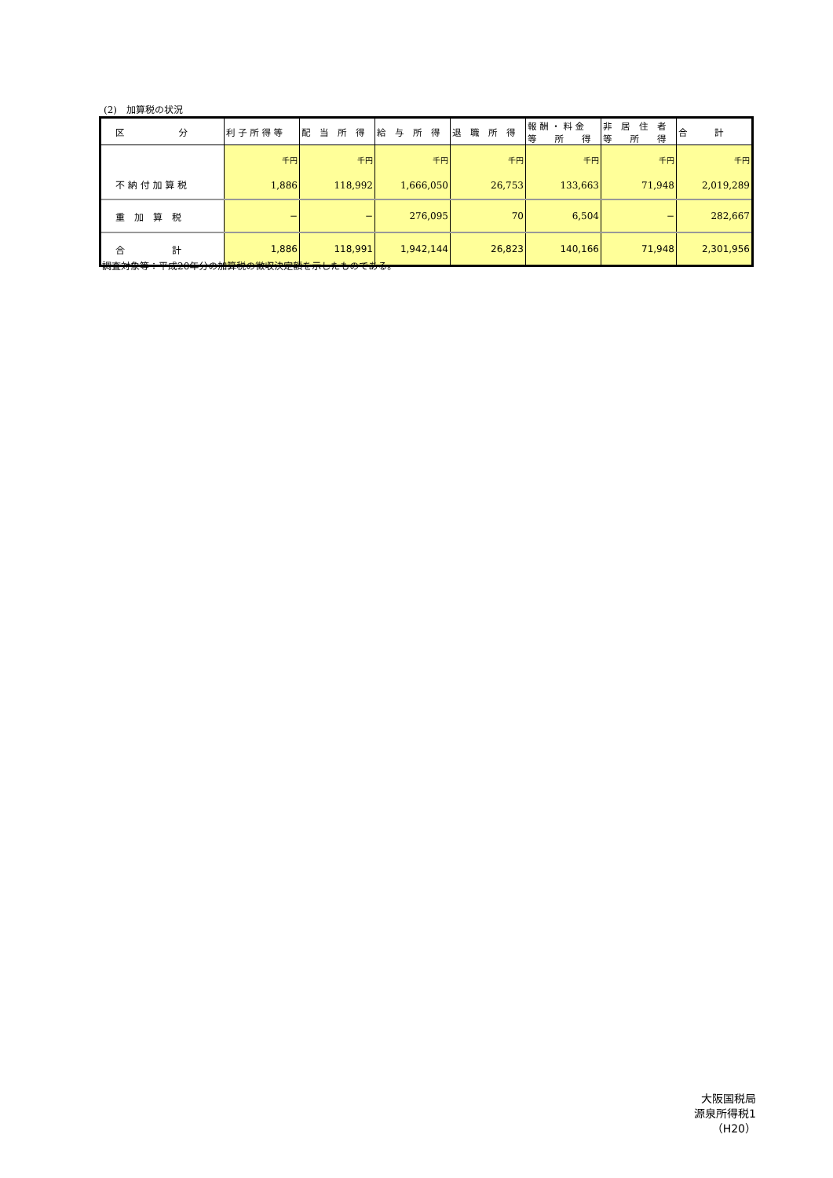(2)　加算税の状況
| 区 分 | 利 子 所 得 等 | 配 当 所 得 | 給 与 所 得 | 退 職 所 得 | 報 酬 ・ 料 金 等 所 得 | 非 居 住 者 等 所 得 | 合 計 |
| --- | --- | --- | --- | --- | --- | --- | --- |
| 不 納 付 加 算 税 | 千円 1,886 | 千円 118,992 | 千円 1,666,050 | 千円 26,753 | 千円 133,663 | 千円 71,948 | 千円 2,019,289 |
| 重 加 算 税 | − | − | 276,095 | 70 | 6,504 | − | 282,667 |
| 合 計 | 1,886 | 118,991 | 1,942,144 | 26,823 | 140,166 | 71,948 | 2,301,956 |
調査対象等：平成20年分の加算税の徴収決定額を示したものである。
大阪国税局
源泉所得税1
（H20）